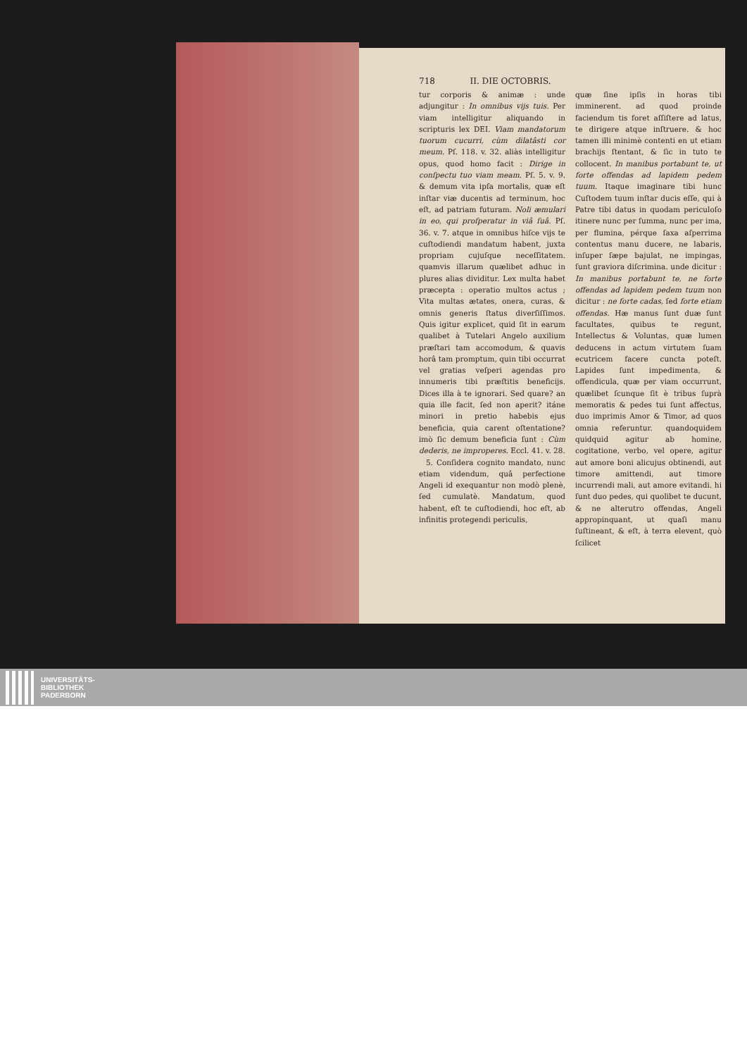718 II. DIE OCTOBRIS.
tur corporis & animæ : unde adjungitur : In omnibus vijs tuis. Per viam intelligitur aliquando in scripturis lex DEI. Viam mandatorum tuorum cucurri, cùm dilatâsti cor meum. Pſ. 118. v. 32. aliàs intelligitur opus, quod homo facit : Dirige in conſpectu tuo viam meam. Pſ. 5. v. 9. & demum vita ipſa mortalis, quæ eſt inſtar viæ ducentis ad terminum, hoc eſt, ad patriam futuram. Noli æmulari in eo, qui proſperatur in viâ ſuâ. Pſ. 36. v. 7. atque in omnibus hiſce vijs te cuſtodiendi mandatum habent, juxta propriam cujuſque neceſſitatem. quamvis illarum quælibet adhuc in plures alias dividitur. Lex multa habet præcepta : operatio multos actus ; Vita multas ætates, onera, curas, & omnis generis ſtatus diverſiſſimos. Quis igitur explicet, quid ſit in earum qualibet à Tutelari Angelo auxilium præſtari tam accomodum, & quavis horâ tam promptum, quin tibi occurrat vel gratias veſperi agendas pro innumeris tibi præſtitis beneficijs. Dices illa à te ignorari. Sed quare? an quia ille facit, ſed non aperit? itáne minori in pretio habebis ejus beneficia, quia carent oſtentatione? imò ſic demum beneficia ſunt : Cùm dederis, ne improperes. Eccl. 41. v. 28.
5. Conſidera cognito mandato, nunc etiam videndum, quâ perfectione Angeli id exequantur non modò plenè, ſed cumulatè. Mandatum, quod habent, eſt te cuſtodiendi, hoc eſt, ab infinitis protegendi periculis,
quæ ſine ipſis in horas tibi imminerent. ad quod proinde faciendum tis foret aſſiſtere ad latus, te dirigere atque inſtruere. & hoc tamen illi minimè contenti en ut etiam brachijs ſtentant, & ſic in tuto te collocent. In manibus portabunt te, ut forte offendas ad lapidem pedem tuum. Itaque imaginare tibi hunc Cuſtodem tuum inſtar ducis eſſe, qui à Patre tibi datus in quodam periculoſo itinere nunc per ſumma, nunc per ima, per flumina, pérque ſaxa aſperrima contentus manu ducere, ne labaris, inſuper ſæpe bajulat, ne impingas, ſunt graviora diſcrimina. unde dicitur : In manibus portabunt te, ne forte offendas ad lapidem pedem tuum non dicitur : ne forte cadas, ſed forte etiam offendas. Hæ manus ſunt duæ ſunt facultates, quibus te regunt, Intellectus & Voluntas, quæ lumen deducens in actum virtutem ſuam ecutricem facere cuncta poteſt. Lapides ſunt impedimenta, & offendicula, quæ per viam occurrunt, quælibet ſcunque ſit è tribus ſuprà memoratis & pedes tui ſunt affectus, duo imprimis Amor & Timor, ad quos omnia referuntur. quandoquidem quidquid agitur ab homine, cogitatione, verbo, vel opere, agitur aut amore boni alicujus obtinendi, aut timore amittendi, aut timore incurrendi mali, aut amore evitandi. hi ſunt duo pedes, qui quolibet te ducunt, & ne alterutro offendas, Angeli appropinquant, ut quaſi manu ſuſtineant, & eſt, à terra elevent, quò ſcilicet
UNIVERSITÄTS-
BIBLIOTHEK
PADERBORN